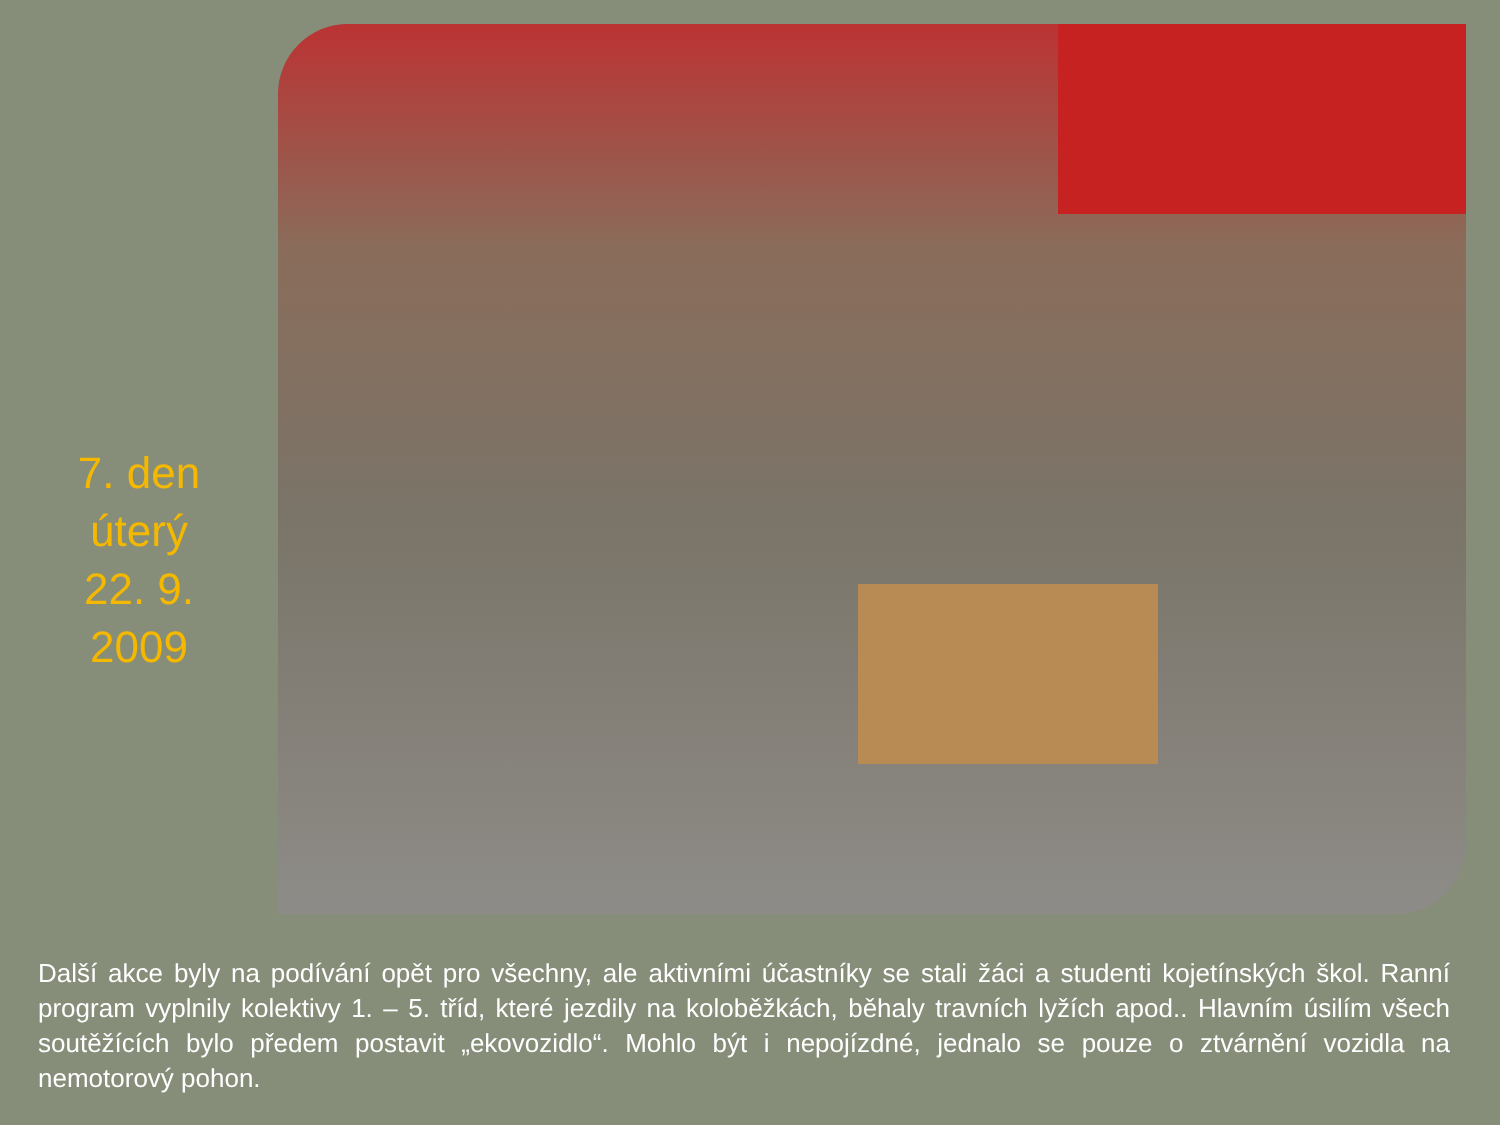7. den
úterý
22. 9.
2009
Další akce byly na podívání opět pro všechny, ale aktivními účastníky se stali žáci a studenti kojetínských škol. Ranní program vyplnily kolektivy 1. – 5. tříd, které jezdily na koloběžkách, běhaly travních lyžích apod.. Hlavním úsilím všech soutěžících bylo předem postavit „ekovozidlo“. Mohlo být i nepojízdné, jednalo se pouze o ztvárnění vozidla na nemotorový pohon.